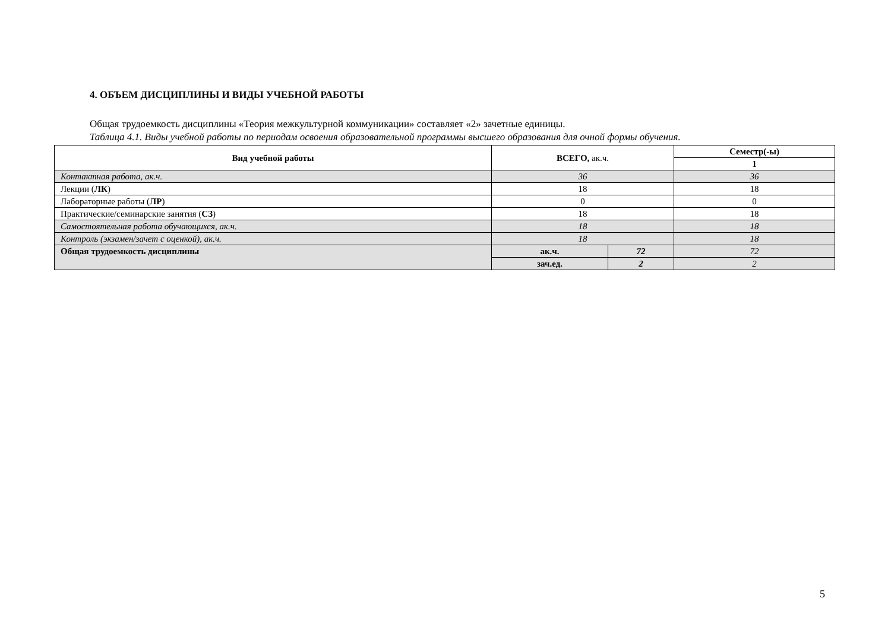4. ОБЪЕМ ДИСЦИПЛИНЫ И ВИДЫ УЧЕБНОЙ РАБОТЫ
Общая трудоемкость дисциплины «Теория межкультурной коммуникации» составляет «2» зачетные единицы.
Таблица 4.1. Виды учебной работы по периодам освоения образовательной программы высшего образования для очной формы обучения.
| Вид учебной работы | ВСЕГО, ак.ч. | | Семестр(-ы) |
| --- | --- | --- | --- |
| | | | 1 |
| Контактная работа, ак.ч. | 36 | | 36 |
| Лекции ( ЛК ) | 18 | | 18 |
| Лабораторные работы ( ЛР ) | 0 | | 0 |
| Практические/семинарские занятия ( СЗ ) | 18 | | 18 |
| Самостоятельная работа обучающихся, ак.ч. | 18 | | 18 |
| Контроль (экзамен/зачет с оценкой), ак.ч. | 18 | | 18 |
| Общая трудоемкость дисциплины | ак.ч. | 72 | 72 |
| | зач.ед. | 2 | 2 |
5